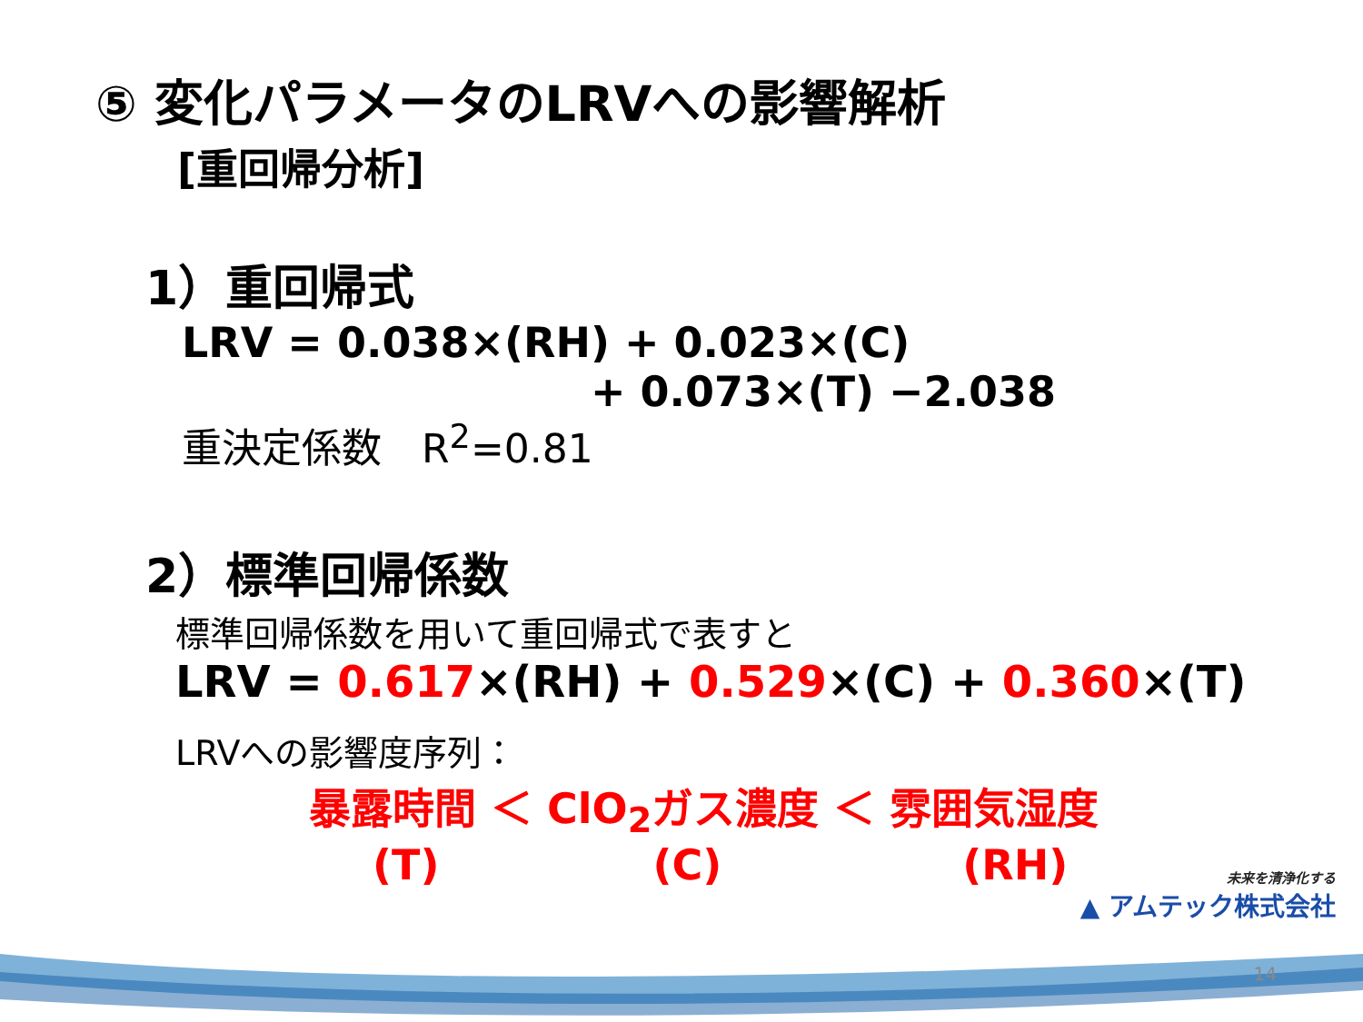⑤ 変化パラメータのLRVへの影響解析
[重回帰分析]
1）重回帰式
LRV = 0.038×(RH) + 0.023×(C)
+ 0.073×(T) −2.038
重決定係数　R<sup>2</sup>=0.81
2）標準回帰係数
標準回帰係数を用いて重回帰式で表すと
LRV = 0.617×(RH) + 0.529×(C) + 0.360×(T)
LRVへの影響度序列：
暴露時間 ＜ ClO<sub>2</sub>ガス濃度 ＜ 雰囲気湿度
(T) (C) (RH)
未来を清浄化する
▲ アムテック株式会社
14